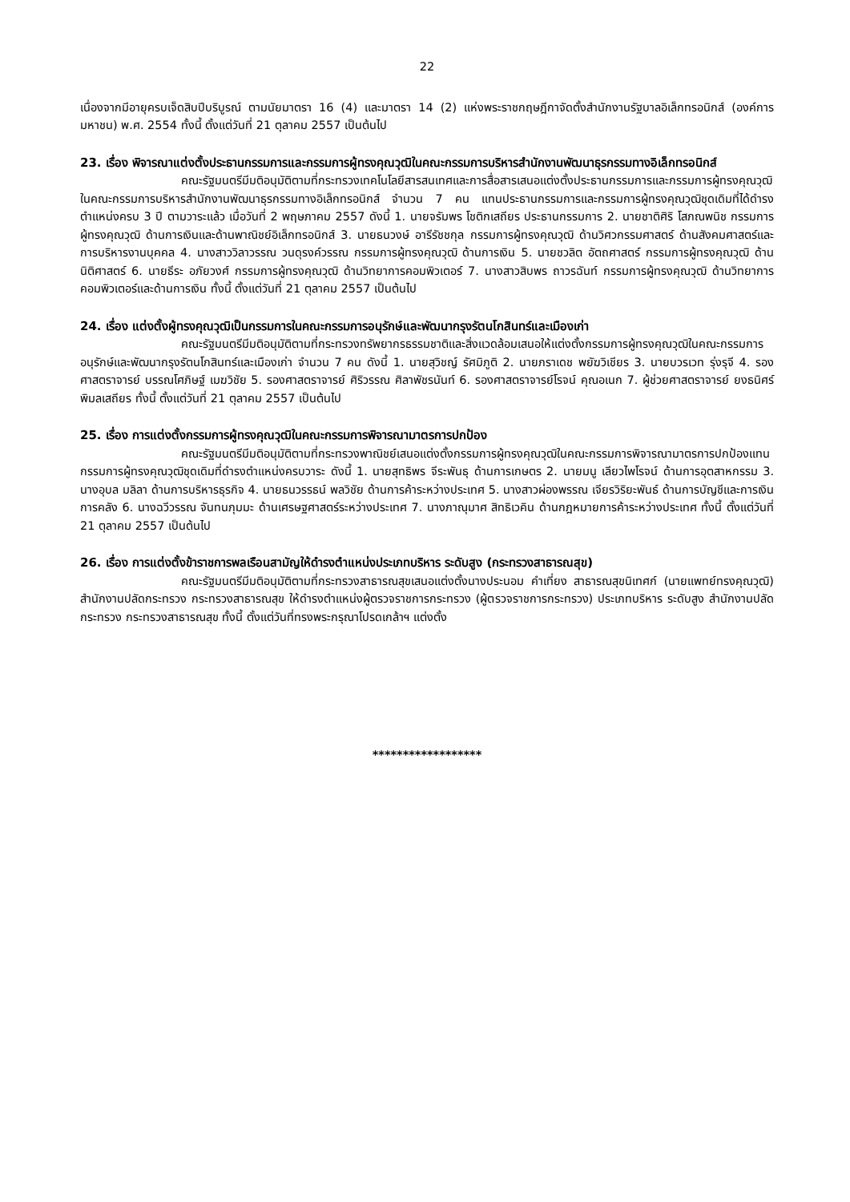22
เนื่องจากมีอายุครบเจ็ดสิบปีบริบูรณ์ ตามนัยมาตรา 16 (4) และมาตรา 14 (2) แห่งพระราชกฤษฎีกาจัดตั้งสำนักงานรัฐบาลอิเล็กทรอนิกส์ (องค์การมหาชน) พ.ศ. 2554 ทั้งนี้ ตั้งแต่วันที่ 21 ตุลาคม 2557 เป็นต้นไป
23. เรื่อง พิจารณาแต่งตั้งประธานกรรมการและกรรมการผู้ทรงคุณวุฒิในคณะกรรมการบริหารสำนักงานพัฒนาธุรกรรมทางอิเล็กทรอนิกส์
คณะรัฐมนตรีมีมติอนุมัติตามที่กระทรวงเทคโนโลยีสารสนเทศและการสื่อสารเสนอแต่งตั้งประธานกรรมการและกรรมการผู้ทรงคุณวุฒิในคณะกรรมการบริหารสำนักงานพัฒนาธุรกรรมทางอิเล็กทรอนิกส์ จำนวน 7 คน แทนประธานกรรมการและกรรมการผู้ทรงคุณวุฒิชุดเดิมที่ได้ดำรงตำแหน่งครบ 3 ปี ตามวาระแล้ว เมื่อวันที่ 2 พฤษภาคม 2557 ดังนี้ 1. นายจรัมพร โชติกเสถียร ประธานกรรมการ 2. นายชาติศิริ โสภณพนิช กรรมการผู้ทรงคุณวุฒิ ด้านการเงินและด้านพาณิชย์อิเล็กทรอนิกส์ 3. นายธนวงษ์ อารีรัชชกุล กรรมการผู้ทรงคุณวุฒิ ด้านวิศวกรรมศาสตร์ ด้านสังคมศาสตร์และการบริหารงานบุคคล 4. นางสาววิลาวรรณ วนดุรงค์วรรณ กรรมการผู้ทรงคุณวุฒิ ด้านการเงิน 5. นายชวลิต อัตถศาสตร์ กรรมการผู้ทรงคุณวุฒิ ด้านนิติศาสตร์ 6. นายธีระ อภัยวงศ์ กรรมการผู้ทรงคุณวุฒิ ด้านวิทยาการคอมพิวเตอร์ 7. นางสาวสิบพร ถาวรฉันท์ กรรมการผู้ทรงคุณวุฒิ ด้านวิทยาการคอมพิวเตอร์และด้านการเงิน ทั้งนี้ ตั้งแต่วันที่ 21 ตุลาคม 2557 เป็นต้นไป
24. เรื่อง แต่งตั้งผู้ทรงคุณวุฒิเป็นกรรมการในคณะกรรมการอนุรักษ์และพัฒนากรุงรัตนโกสินทร์และเมืองเก่า
คณะรัฐมนตรีมีมติอนุมัติตามที่กระทรวงทรัพยากรธรรมชาติและสิ่งแวดล้อมเสนอให้แต่งตั้งกรรมการผู้ทรงคุณวุฒิในคณะกรรมการอนุรักษ์และพัฒนากรุงรัตนโกสินทร์และเมืองเก่า จำนวน 7 คน ดังนี้ 1. นายสุวิชญ์ รัศมิภูติ 2. นายภราเดช พยัฆวิเชียร 3. นายบวรเวท รุ่งรุจี 4. รองศาสตราจารย์ บรรณโศภิษฐ์ เมฆวิชัย 5. รองศาสตราจารย์ ศิริวรรณ ศิลาพัชรนันท์ 6. รองศาสตราจารย์โรจน์ คุณอเนก 7. ผู้ช่วยศาสตราจารย์ ยงธนิศร์ พิมลเสถียร ทั้งนี้ ตั้งแต่วันที่ 21 ตุลาคม 2557 เป็นต้นไป
25. เรื่อง การแต่งตั้งกรรมการผู้ทรงคุณวุฒิในคณะกรรมการพิจารณามาตรการปกป้อง
คณะรัฐมนตรีมีมติอนุมัติตามที่กระทรวงพาณิชย์เสนอแต่งตั้งกรรมการผู้ทรงคุณวุฒิในคณะกรรมการพิจารณามาตรการปกป้องแทนกรรมการผู้ทรงคุณวุฒิชุดเดิมที่ดำรงตำแหน่งครบวาระ ดังนี้ 1. นายสุทธิพร จีระพันธุ ด้านการเกษตร 2. นายมนู เลียวไพโรจน์ ด้านการอุตสาหกรรม 3. นางอุบล มลิลา ด้านการบริหารธุรกิจ 4. นายธนวรรธน์ พลวิชัย ด้านการค้าระหว่างประเทศ 5. นางสาวผ่องพรรณ เจียรวิริยะพันธ์ ด้านการบัญชีและการเงินการคลัง 6. นางฉวีวรรณ จันทนภุมมะ ด้านเศรษฐศาสตร์ระหว่างประเทศ 7. นางภาณุมาศ สิทธิเวคิน ด้านกฎหมายการค้าระหว่างประเทศ ทั้งนี้ ตั้งแต่วันที่ 21 ตุลาคม 2557 เป็นต้นไป
26. เรื่อง การแต่งตั้งข้าราชการพลเรือนสามัญให้ดำรงตำแหน่งประเภทบริหาร ระดับสูง (กระทรวงสาธารณสุข)
คณะรัฐมนตรีมีมติอนุมัติตามที่กระทรวงสาธารณสุขเสนอแต่งตั้งนางประนอม คำเที่ยง สาธารณสุขนิเทศก์ (นายแพทย์ทรงคุณวุฒิ) สำนักงานปลัดกระทรวง กระทรวงสาธารณสุข ให้ดำรงตำแหน่งผู้ตรวจราชการกระทรวง (ผู้ตรวจราชการกระทรวง) ประเภทบริหาร ระดับสูง สำนักงานปลัดกระทรวง กระทรวงสาธารณสุข ทั้งนี้ ตั้งแต่วันที่ทรงพระกรุณาโปรดเกล้าฯ แต่งตั้ง
******************